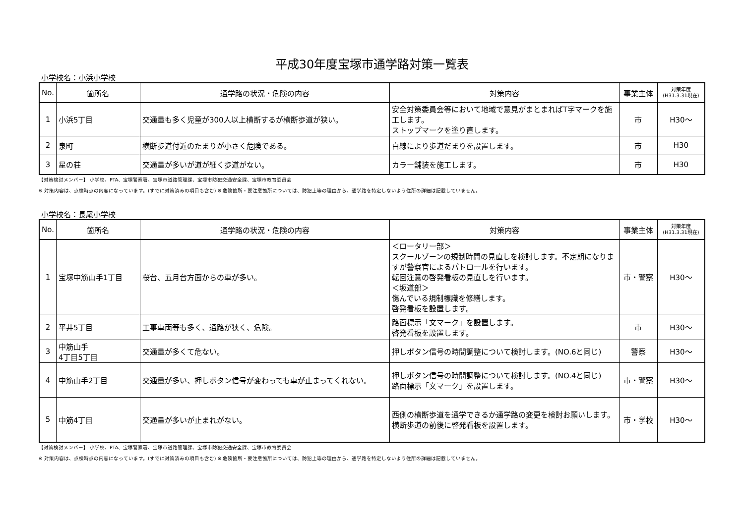平成30年度宝塚市通学路対策一覧表
小学校名：小浜小学校
| No. | 箇所名 | 通学路の状況・危険の内容 | 対策内容 | 事業主体 | 対策年度 (H31.3.31現在) |
| --- | --- | --- | --- | --- | --- |
| 1 | 小浜5丁目 | 交通量も多く児童が300人以上横断するが横断歩道が狭い。 | 安全対策委員会等において地域で意見がまとまればT字マークを施工します。 ストップマークを塗り直します。 | 市 | H30～ |
| 2 | 泉町 | 横断歩道付近のたまりが小さく危険である。 | 白線により歩道だまりを設置します。 | 市 | H30 |
| 3 | 星の荘 | 交通量が多いが道が細く歩道がない。 | カラー舗装を施工します。 | 市 | H30 |
【対策検討メンバー】 小学校、PTA、宝塚警察署、宝塚市道路管理課、宝塚市防犯交通安全課、宝塚市教育委員会
※ 対策内容は、点検時点の内容になっています。(すでに対策済みの項目も含む) ※ 危険箇所・要注意箇所については、防犯上等の理由から、通学路を特定しないよう住所の詳細は記載していません。
小学校名：長尾小学校
| No. | 箇所名 | 通学路の状況・危険の内容 | 対策内容 | 事業主体 | 対策年度 (H31.3.31現在) |
| --- | --- | --- | --- | --- | --- |
| 1 | 宝塚中筋山手1丁目 | 桜台、五月台方面からの車が多い。 | ＜ロータリー部＞ スクールゾーンの規制時間の見直しを検討します。不定期になりますが警察官によるパトロールを行います。 転回注意の啓発看板の見直しを行います。 ＜坂道部＞ 傷んでいる規制標識を修繕します。 啓発看板を設置します。 | 市・警察 | H30～ |
| 2 | 平井5丁目 | 工事車両等も多く、通路が狭く、危険。 | 路面標示「文マーク」を設置します。 啓発看板を設置します。 | 市 | H30～ |
| 3 | 中筋山手 4丁目5丁目 | 交通量が多くて危ない。 | 押しボタン信号の時間調整について検討します。(NO.6と同じ) | 警察 | H30～ |
| 4 | 中筋山手2丁目 | 交通量が多い、押しボタン信号が変わっても車が止まってくれない。 | 押しボタン信号の時間調整について検討します。(NO.4と同じ) 路面標示「文マーク」を設置します。 | 市・警察 | H30～ |
| 5 | 中筋4丁目 | 交通量が多いが止まれがない。 | 西側の横断歩道を通学できるか通学路の変更を検討お願いします。 横断歩道の前後に啓発看板を設置します。 | 市・学校 | H30～ |
【対策検討メンバー】 小学校、PTA、宝塚警察署、宝塚市道路管理課、宝塚市防犯交通安全課、宝塚市教育委員会
※ 対策内容は、点検時点の内容になっています。(すでに対策済みの項目も含む) ※ 危険箇所・要注意箇所については、防犯上等の理由から、通学路を特定しないよう住所の詳細は記載していません。